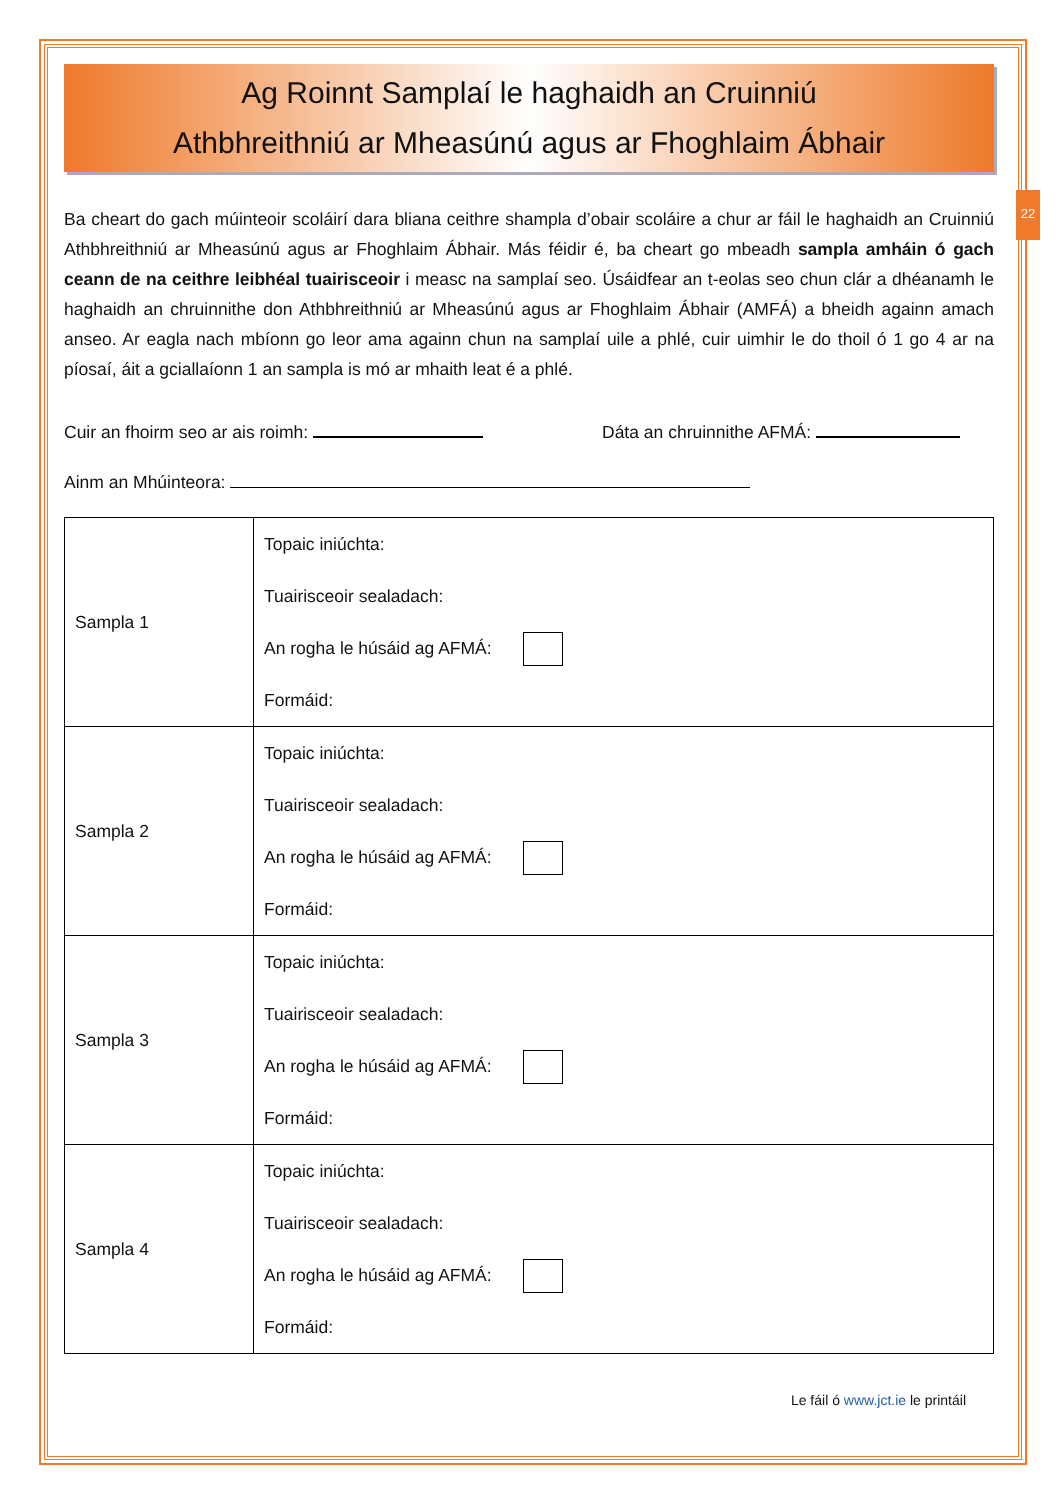22
Ag Roinnt Samplaí le haghaidh an Cruinniú
Athbhreithniú ar Mheasúnú agus ar Fhoghlaim Ábhair
Ba cheart do gach múinteoir scoláirí dara bliana ceithre shampla d’obair scoláire a chur ar fáil le haghaidh an Cruinniú Athbhreithniú ar Mheasúnú agus ar Fhoghlaim Ábhair. Más féidir é, ba cheart go mbeadh sampla amháin ó gach ceann de na ceithre leibhéal tuairisceoir i measc na samplaí seo. Úsáidfear an t-eolas seo chun clár a dhéanamh le haghaidh an chruinnithe don Athbhreithniú ar Mheasúnú agus ar Fhoghlaim Ábhair (AMFÁ) a bheidh againn amach anseo. Ar eagla nach mbíonn go leor ama againn chun na samplaí uile a phlé, cuir uimhir le do thoil ó 1 go 4 ar na píosaí, áit a gciallaíonn 1 an sampla is mó ar mhaith leat é a phlé.
Cuir an fhoirm seo ar ais roimh: Dáta an chruinnithe AFMÁ:
Ainm an Mhúinteora:
| Sampla 1 | Topaic iniúchta: Tuairisceoir sealadach: An rogha le húsáid ag AFMÁ: Formáid: |
| Sampla 2 | Topaic iniúchta: Tuairisceoir sealadach: An rogha le húsáid ag AFMÁ: Formáid: |
| Sampla 3 | Topaic iniúchta: Tuairisceoir sealadach: An rogha le húsáid ag AFMÁ: Formáid: |
| Sampla 4 | Topaic iniúchta: Tuairisceoir sealadach: An rogha le húsáid ag AFMÁ: Formáid: |
Le fáil ó www.jct.ie le printáil